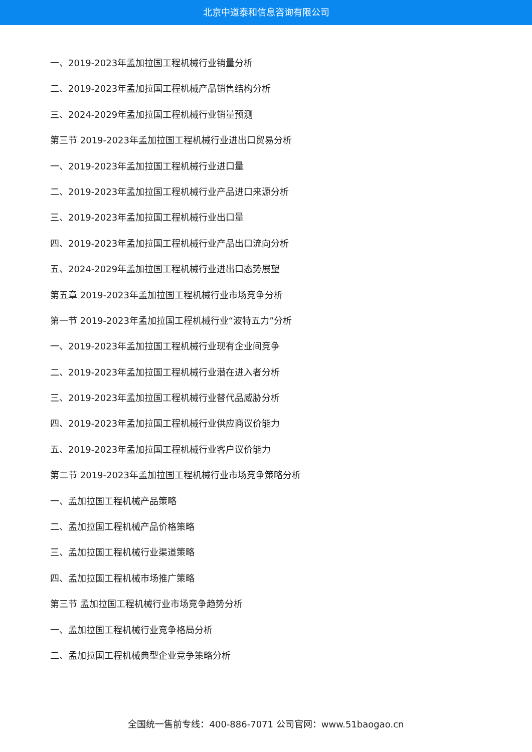北京中道泰和信息咨询有限公司
一、2019-2023年孟加拉国工程机械行业销量分析
二、2019-2023年孟加拉国工程机械产品销售结构分析
三、2024-2029年孟加拉国工程机械行业销量预测
第三节 2019-2023年孟加拉国工程机械行业进出口贸易分析
一、2019-2023年孟加拉国工程机械行业进口量
二、2019-2023年孟加拉国工程机械行业产品进口来源分析
三、2019-2023年孟加拉国工程机械行业出口量
四、2019-2023年孟加拉国工程机械行业产品出口流向分析
五、2024-2029年孟加拉国工程机械行业进出口态势展望
第五章 2019-2023年孟加拉国工程机械行业市场竞争分析
第一节 2019-2023年孟加拉国工程机械行业“波特五力”分析
一、2019-2023年孟加拉国工程机械行业现有企业间竞争
二、2019-2023年孟加拉国工程机械行业潜在进入者分析
三、2019-2023年孟加拉国工程机械行业替代品威胁分析
四、2019-2023年孟加拉国工程机械行业供应商议价能力
五、2019-2023年孟加拉国工程机械行业客户议价能力
第二节 2019-2023年孟加拉国工程机械行业市场竞争策略分析
一、孟加拉国工程机械产品策略
二、孟加拉国工程机械产品价格策略
三、孟加拉国工程机械行业渠道策略
四、孟加拉国工程机械市场推广策略
第三节 孟加拉国工程机械行业市场竞争趋势分析
一、孟加拉国工程机械行业竞争格局分析
二、孟加拉国工程机械典型企业竞争策略分析
全国统一售前专线：400-886-7071 公司官网：www.51baogao.cn